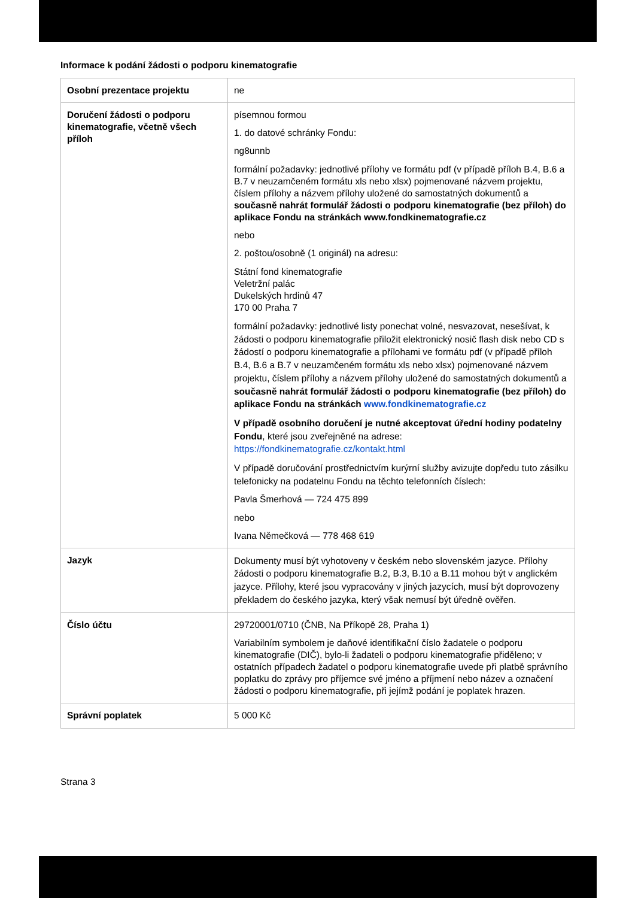Informace k podání žádosti o podporu kinematografie
| Osobní prezentace projektu | ne |
| Doručení žádosti o podporu kinematografie, včetně všech příloh | písemnou formou 1. do datové schránky Fondu: ng8unnb formální požadavky: jednotlivé přílohy ve formátu pdf (v případě příloh B.4, B.6 a B.7 v neuzamčeném formátu xls nebo xlsx) pojmenované názvem projektu, číslem přílohy a názvem přílohy uložené do samostatných dokumentů a současně nahrát formulář žádosti o podporu kinematografie (bez příloh) do aplikace Fondu na stránkách www.fondkinematografie.cz nebo 2. poštou/osobně (1 originál) na adresu: Státní fond kinematografie Veletržní palác Dukelských hrdinů 47 170 00 Praha 7 formální požadavky: jednotlivé listy ponechat volné, nesvazovat, nesešívat, k žádosti o podporu kinematografie přiložit elektronický nosič flash disk nebo CD s žádostí o podporu kinematografie a přílohami ve formátu pdf (v případě příloh B.4, B.6 a B.7 v neuzamčeném formátu xls nebo xlsx) pojmenované názvem projektu, číslem přílohy a názvem přílohy uložené do samostatných dokumentů a současně nahrát formulář žádosti o podporu kinematografie (bez příloh) do aplikace Fondu na stránkách www.fondkinematografie.cz V případě osobního doručení je nutné akceptovat úřední hodiny podatelny Fondu , které jsou zveřejněné na adrese: https://fondkinematografie.cz/kontakt.html V případě doručování prostřednictvím kurýrní služby avizujte dopředu tuto zásilku telefonicky na podatelnu Fondu na těchto telefonních číslech: Pavla Šmerhová — 724 475 899 nebo Ivana Němečková — 778 468 619 |
| Jazyk | Dokumenty musí být vyhotoveny v českém nebo slovenském jazyce. Přílohy žádosti o podporu kinematografie B.2, B.3, B.10 a B.11 mohou být v anglickém jazyce. Přílohy, které jsou vypracovány v jiných jazycích, musí být doprovozeny překladem do českého jazyka, který však nemusí být úředně ověřen. |
| Číslo účtu | 29720001/0710 (ČNB, Na Příkopě 28, Praha 1) Variabilním symbolem je daňové identifikační číslo žadatele o podporu kinematografie (DIČ), bylo-li žadateli o podporu kinematografie přiděleno; v ostatních případech žadatel o podporu kinematografie uvede při platbě správního poplatku do zprávy pro příjemce své jméno a příjmení nebo název a označení žádosti o podporu kinematografie, při jejímž podání je poplatek hrazen. |
| Správní poplatek | 5 000 Kč |
Strana 3